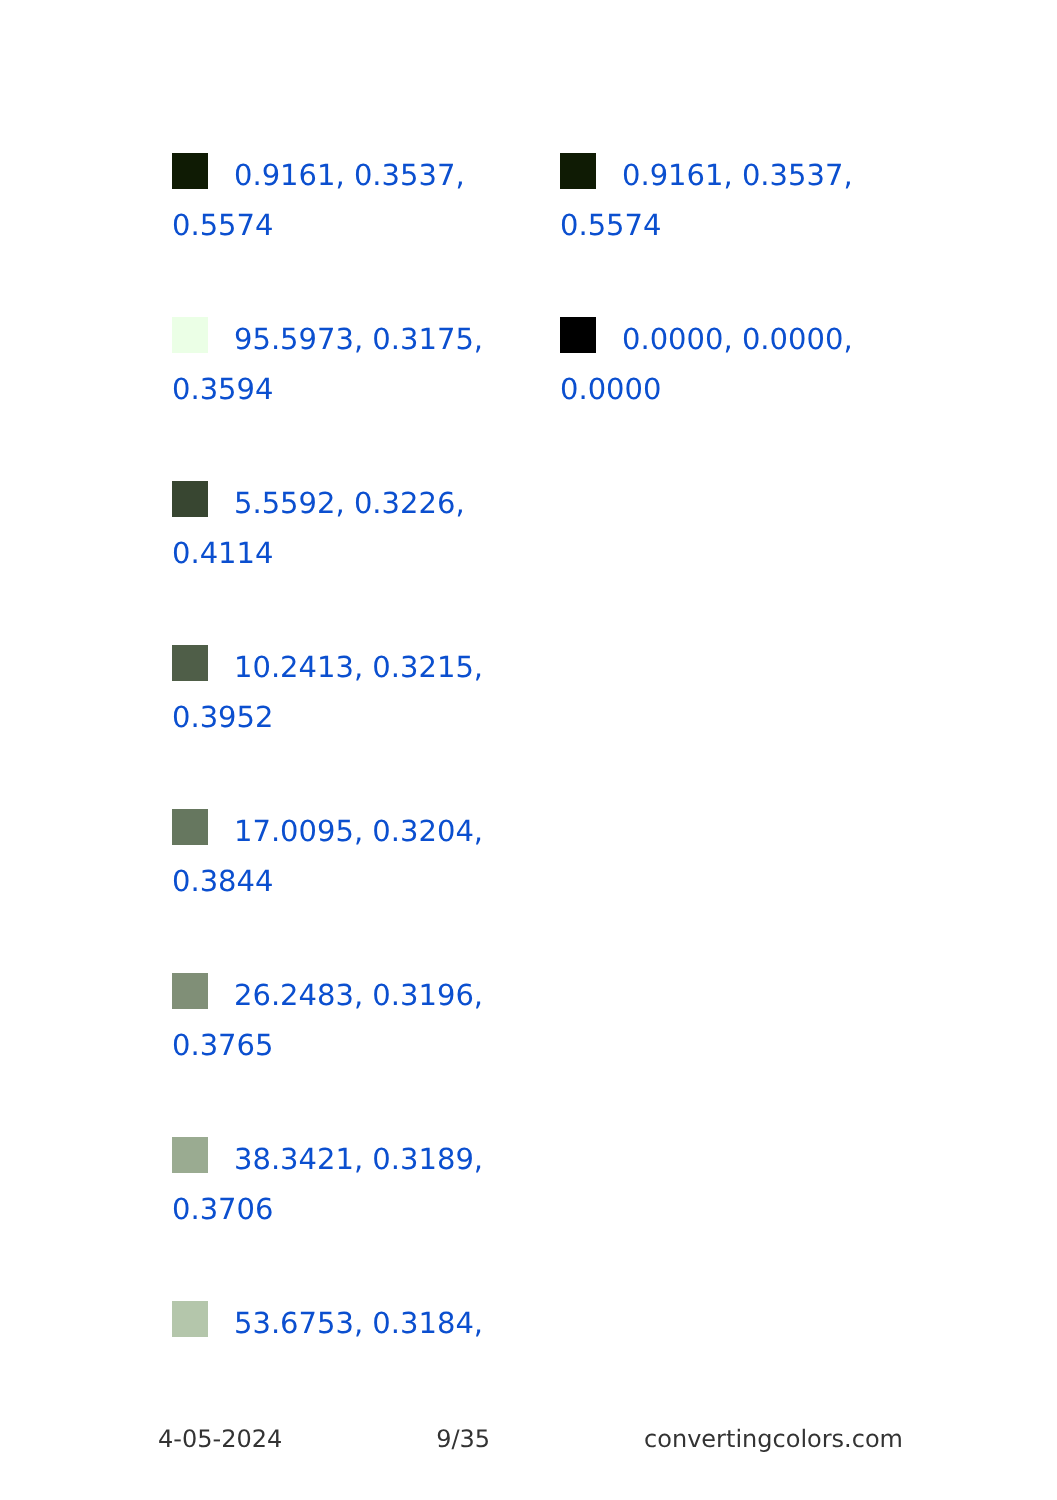0.9161, 0.3537,
0.5574
0.9161, 0.3537,
0.5574
95.5973, 0.3175,
0.3594
0.0000, 0.0000,
0.0000
5.5592, 0.3226,
0.4114
10.2413, 0.3215,
0.3952
17.0095, 0.3204,
0.3844
26.2483, 0.3196,
0.3765
38.3421, 0.3189,
0.3706
53.6753, 0.3184,
4-05-2024 9/35 convertingcolors.com